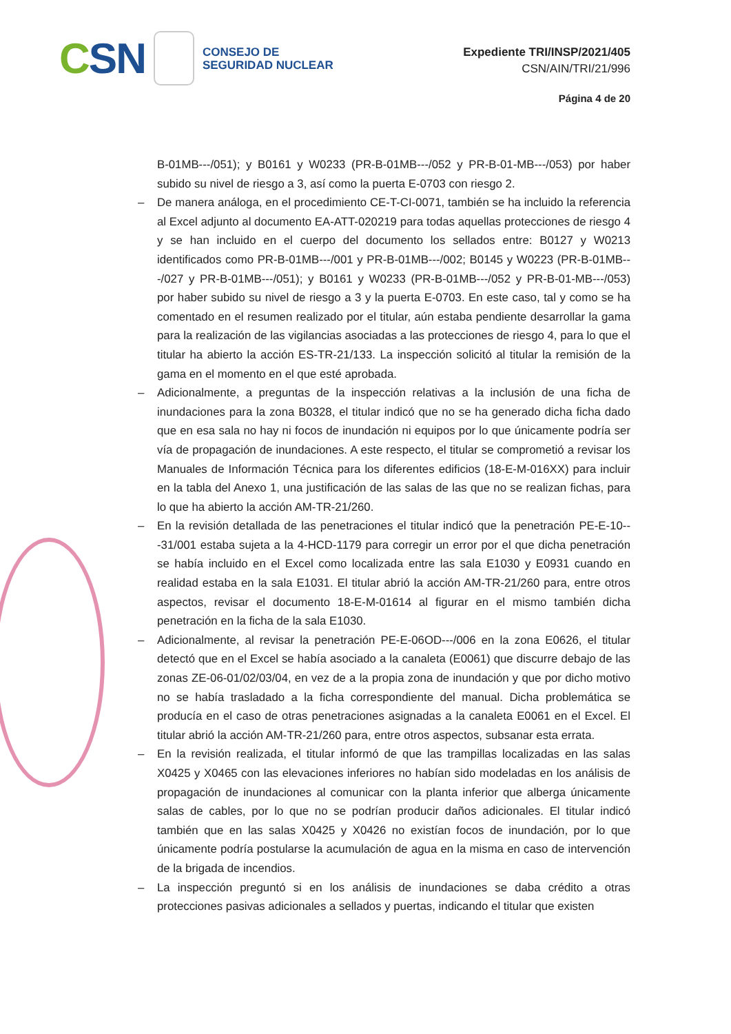CSN
CONSEJO DE
SEGURIDAD NUCLEAR
Expediente TRI/INSP/2021/405
CSN/AIN/TRI/21/996
Página 4 de 20
B-01MB---/051); y B0161 y W0233 (PR-B-01MB---/052 y PR-B-01-MB---/053) por haber subido su nivel de riesgo a 3, así como la puerta E-0703 con riesgo 2.
– De manera análoga, en el procedimiento CE-T-CI-0071, también se ha incluido la referencia al Excel adjunto al documento EA-ATT-020219 para todas aquellas protecciones de riesgo 4 y se han incluido en el cuerpo del documento los sellados entre: B0127 y W0213 identificados como PR-B-01MB---/001 y PR-B-01MB---/002; B0145 y W0223 (PR-B-01MB---/027 y PR-B-01MB---/051); y B0161 y W0233 (PR-B-01MB---/052 y PR-B-01-MB---/053) por haber subido su nivel de riesgo a 3 y la puerta E-0703. En este caso, tal y como se ha comentado en el resumen realizado por el titular, aún estaba pendiente desarrollar la gama para la realización de las vigilancias asociadas a las protecciones de riesgo 4, para lo que el titular ha abierto la acción ES-TR-21/133. La inspección solicitó al titular la remisión de la gama en el momento en el que esté aprobada.
– Adicionalmente, a preguntas de la inspección relativas a la inclusión de una ficha de inundaciones para la zona B0328, el titular indicó que no se ha generado dicha ficha dado que en esa sala no hay ni focos de inundación ni equipos por lo que únicamente podría ser vía de propagación de inundaciones. A este respecto, el titular se comprometió a revisar los Manuales de Información Técnica para los diferentes edificios (18-E-M-016XX) para incluir en la tabla del Anexo 1, una justificación de las salas de las que no se realizan fichas, para lo que ha abierto la acción AM-TR-21/260.
– En la revisión detallada de las penetraciones el titular indicó que la penetración PE-E-10---31/001 estaba sujeta a la 4-HCD-1179 para corregir un error por el que dicha penetración se había incluido en el Excel como localizada entre las sala E1030 y E0931 cuando en realidad estaba en la sala E1031. El titular abrió la acción AM-TR-21/260 para, entre otros aspectos, revisar el documento 18-E-M-01614 al figurar en el mismo también dicha penetración en la ficha de la sala E1030.
– Adicionalmente, al revisar la penetración PE-E-06OD---/006 en la zona E0626, el titular detectó que en el Excel se había asociado a la canaleta (E0061) que discurre debajo de las zonas ZE-06-01/02/03/04, en vez de a la propia zona de inundación y que por dicho motivo no se había trasladado a la ficha correspondiente del manual. Dicha problemática se producía en el caso de otras penetraciones asignadas a la canaleta E0061 en el Excel. El titular abrió la acción AM-TR-21/260 para, entre otros aspectos, subsanar esta errata.
– En la revisión realizada, el titular informó de que las trampillas localizadas en las salas X0425 y X0465 con las elevaciones inferiores no habían sido modeladas en los análisis de propagación de inundaciones al comunicar con la planta inferior que alberga únicamente salas de cables, por lo que no se podrían producir daños adicionales. El titular indicó también que en las salas X0425 y X0426 no existían focos de inundación, por lo que únicamente podría postularse la acumulación de agua en la misma en caso de intervención de la brigada de incendios.
– La inspección preguntó si en los análisis de inundaciones se daba crédito a otras protecciones pasivas adicionales a sellados y puertas, indicando el titular que existen